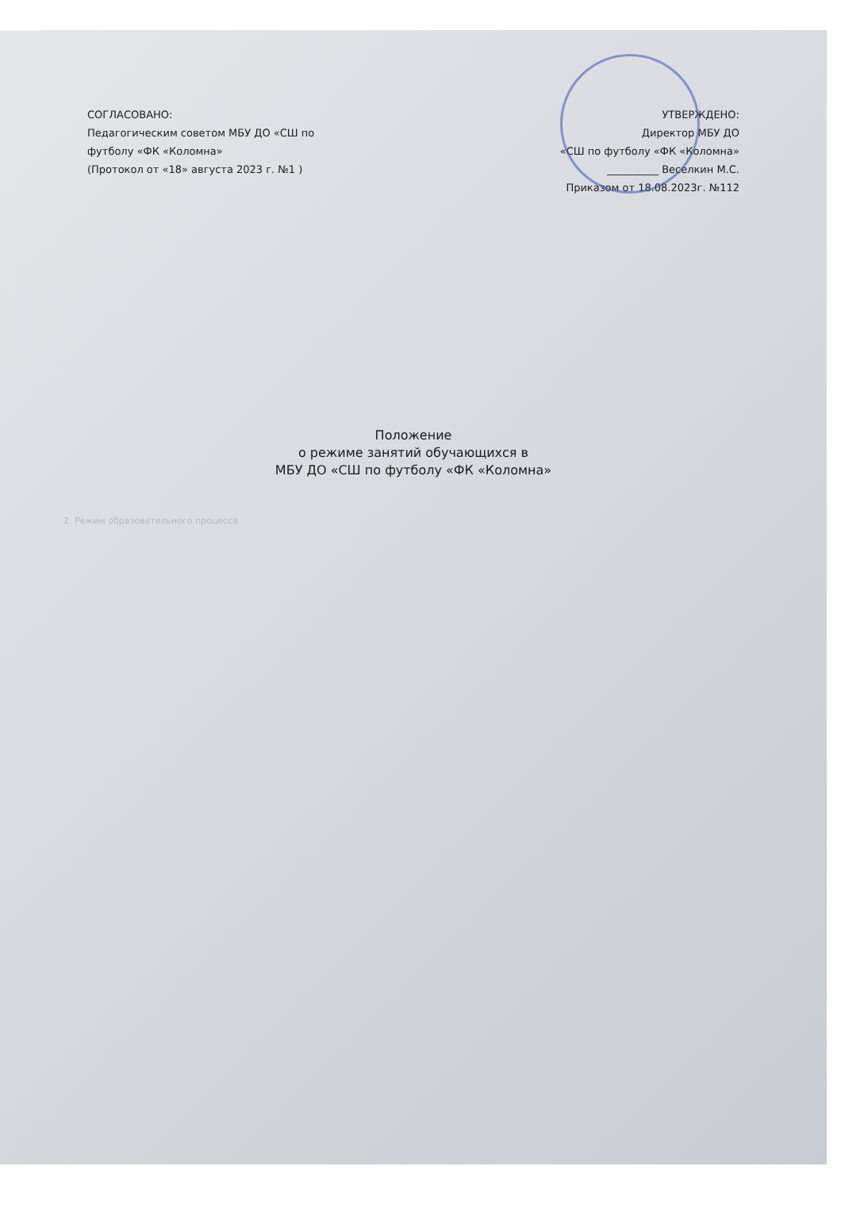СОГЛАСОВАНО:
Педагогическим советом МБУ ДО «СШ по
футболу «ФК «Коломна»
(Протокол от «18» августа 2023 г. №1 )
УТВЕРЖДЕНО:
Директор МБУ ДО
«СШ по футболу «ФК «Коломна»
__________ Веселкин М.С.
Приказом от 18.08.2023г. №112
Положение
о режиме занятий обучающихся в
МБУ ДО «СШ по футболу «ФК «Коломна»
2. Режим образовательного процесса